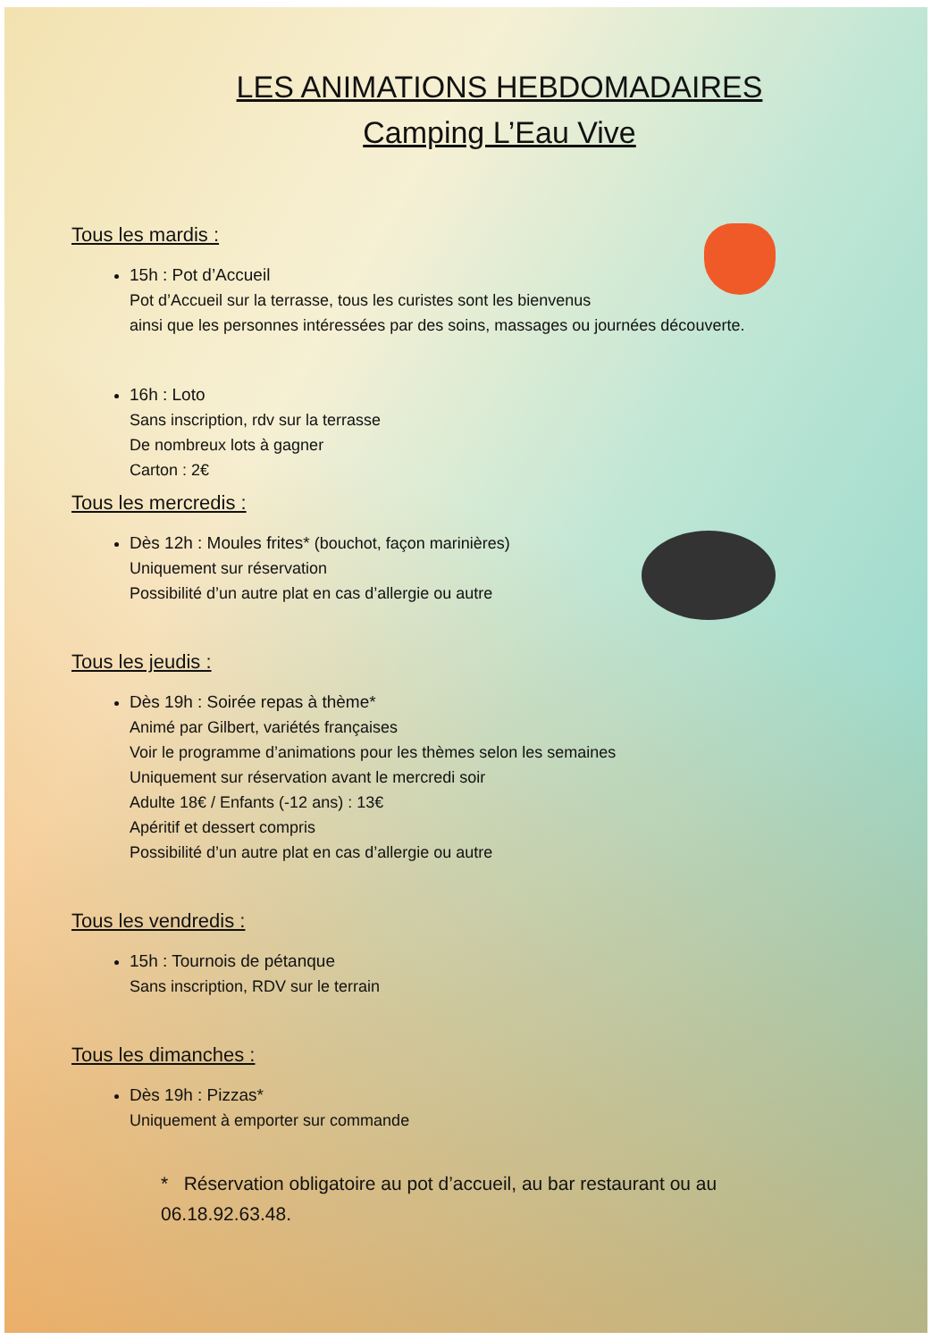LES ANIMATIONS HEBDOMADAIRES
Camping L’Eau Vive
Tous les mardis :
15h : Pot d’Accueil
Pot d’Accueil sur la terrasse, tous les curistes sont les bienvenus
ainsi que les personnes intéressées par des soins, massages ou journées découverte.
16h : Loto
Sans inscription, rdv sur la terrasse
De nombreux lots à gagner
Carton : 2€
Tous les mercredis :
Dès 12h : Moules frites* (bouchot, façon marinières)
Uniquement sur réservation
Possibilité d’un autre plat en cas d’allergie ou autre
Tous les jeudis :
Dès 19h : Soirée repas à thème*
Animé par Gilbert, variétés françaises
Voir le programme d’animations pour les thèmes selon les semaines
Uniquement sur réservation avant le mercredi soir
Adulte 18€ / Enfants (-12 ans) : 13€
Apéritif et dessert compris
Possibilité d’un autre plat en cas d’allergie ou autre
Tous les vendredis :
15h : Tournois de pétanque
Sans inscription, RDV sur le terrain
Tous les dimanches :
Dès 19h : Pizzas*
Uniquement à emporter sur commande
* Réservation obligatoire au pot d’accueil, au bar restaurant ou au 06.18.92.63.48.